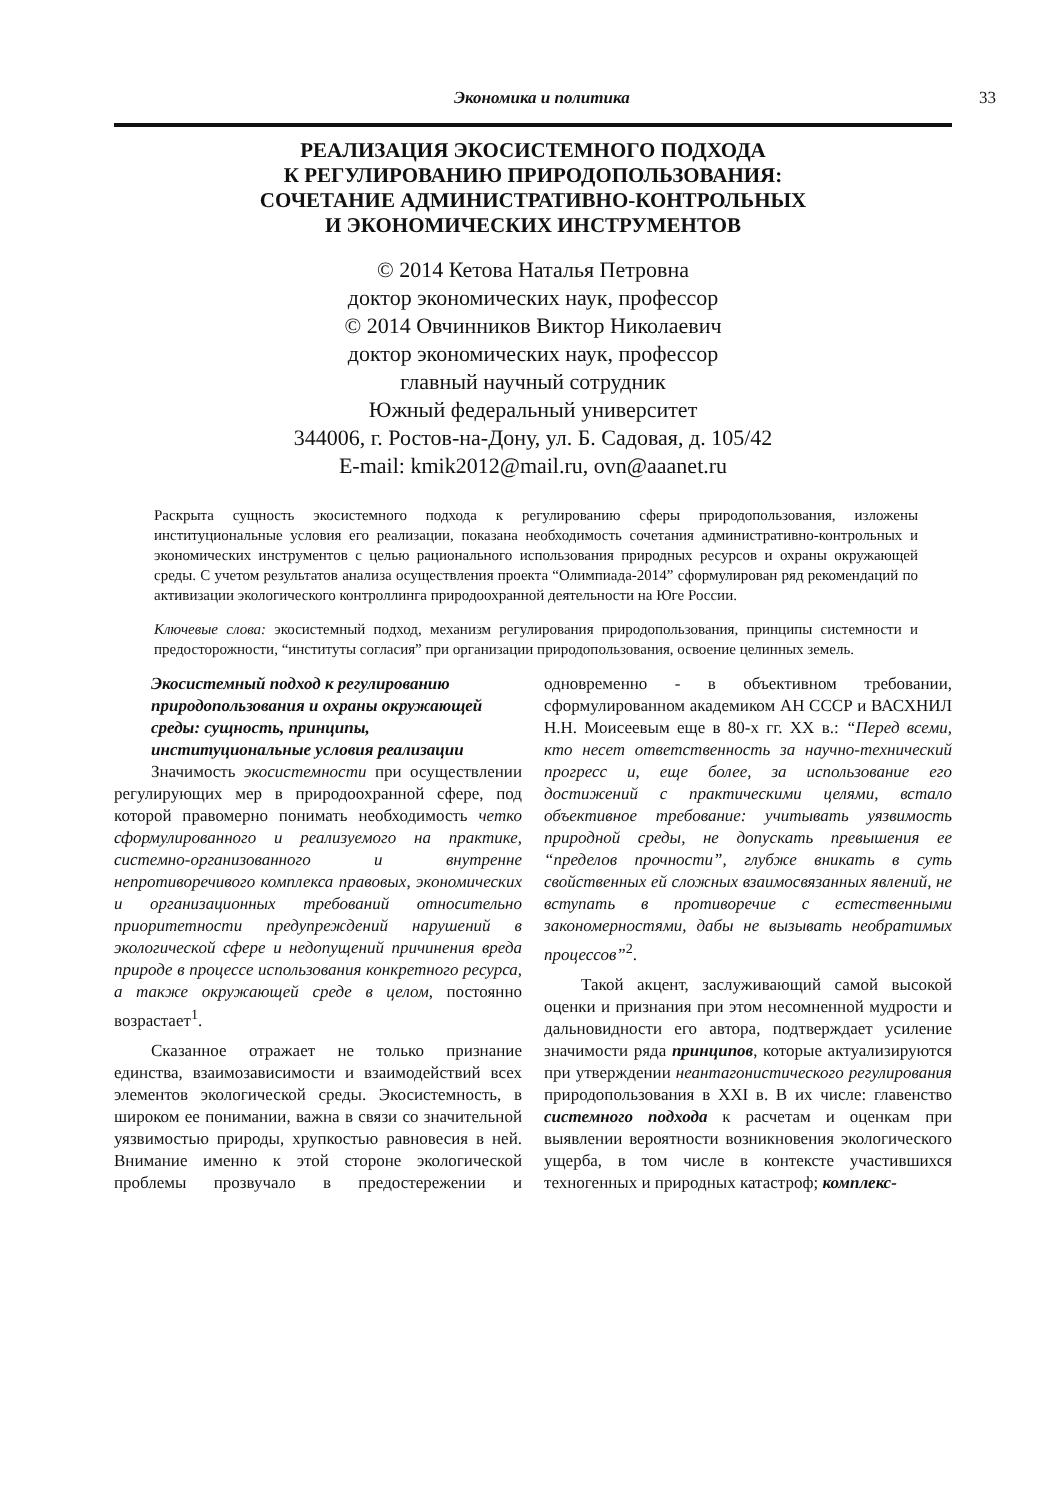Экономика и политика 33
РЕАЛИЗАЦИЯ ЭКОСИСТЕМНОГО ПОДХОДА
К РЕГУЛИРОВАНИЮ ПРИРОДОПОЛЬЗОВАНИЯ:
СОЧЕТАНИЕ АДМИНИСТРАТИВНО-КОНТРОЛЬНЫХ
И ЭКОНОМИЧЕСКИХ ИНСТРУМЕНТОВ
© 2014 Кетова Наталья Петровна
доктор экономических наук, профессор
© 2014 Овчинников Виктор Николаевич
доктор экономических наук, профессор
главный научный сотрудник
Южный федеральный университет
344006, г. Ростов-на-Дону, ул. Б. Садовая, д. 105/42
E-mail: kmik2012@mail.ru, ovn@aaanet.ru
Раскрыта сущность экосистемного подхода к регулированию сферы природопользования, изложены институциональные условия его реализации, показана необходимость сочетания административно-контрольных и экономических инструментов с целью рационального использования природных ресурсов и охраны окружающей среды. С учетом результатов анализа осуществления проекта “Олимпиада-2014” сформулирован ряд рекомендаций по активизации экологического контроллинга природоохранной деятельности на Юге России.
Ключевые слова: экосистемный подход, механизм регулирования природопользования, принципы системности и предосторожности, “институты согласия” при организации природопользования, освоение целинных земель.
Экосистемный подход к регулированию природопользования и охраны окружающей среды: сущность, принципы, институциональные условия реализации
Значимость экосистемности при осуществлении регулирующих мер в природоохранной сфере, под которой правомерно понимать необходимость четко сформулированного и реализуемого на практике, системно-организованного и внутренне непротиворечивого комплекса правовых, экономических и организационных требований относительно приоритетности предупреждений нарушений в экологической сфере и недопущений причинения вреда природе в процессе использования конкретного ресурса, а также окружающей среде в целом, постоянно возрастает<sup>1</sup>.
Сказанное отражает не только признание единства, взаимозависимости и взаимодействий всех элементов экологической среды. Экосистемность, в широком ее понимании, важна в связи со значительной уязвимостью природы, хрупкостью равновесия в ней. Внимание именно к этой стороне экологической проблемы прозвучало в предостережении и одновременно - в объективном требовании, сформулированном академиком АН СССР и ВАСХНИЛ Н.Н. Моисеевым еще в 80-х гг. XX в.: “Перед всеми, кто несет ответственность за научно-технический прогресс и, еще более, за использование его достижений с практическими целями, встало объективное требование: учитывать уязвимость природной среды, не допускать превышения ее “пределов прочности”, глубже вникать в суть свойственных ей сложных взаимосвязанных явлений, не вступать в противоречие с естественными закономерностями, дабы не вызывать необратимых процессов”<sup>2</sup>.
Такой акцент, заслуживающий самой высокой оценки и признания при этом несомненной мудрости и дальновидности его автора, подтверждает усиление значимости ряда принципов, которые актуализируются при утверждении неантагонистического регулирования природопользования в XXI в. В их числе: главенство системного подхода к расчетам и оценкам при выявлении вероятности возникновения экологического ущерба, в том числе в контексте участившихся техногенных и природных катастроф; комплекс-